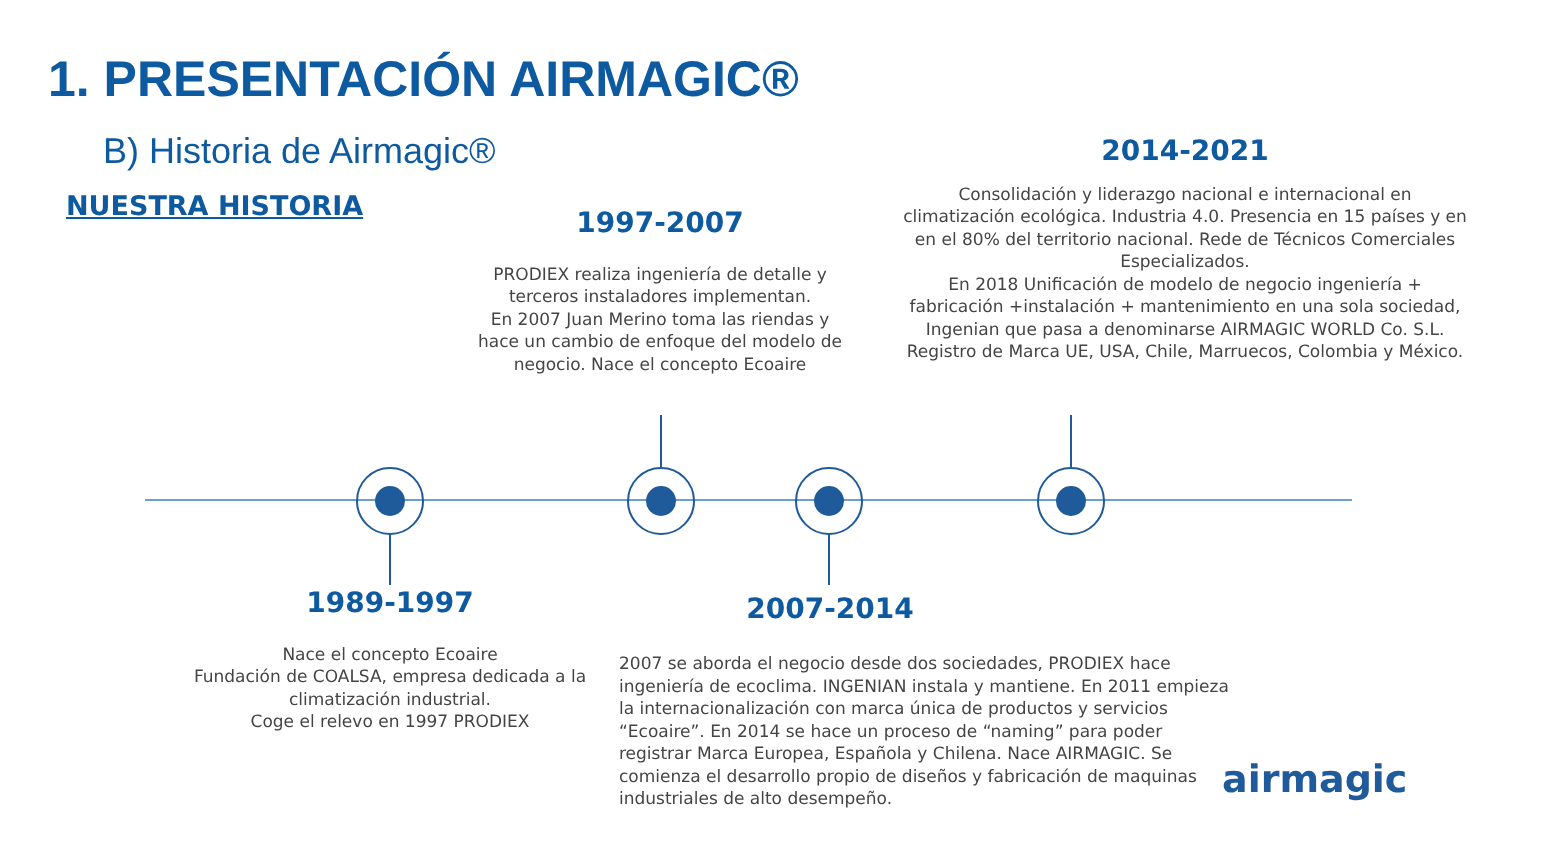1. PRESENTACIÓN AIRMAGIC®
B) Historia de Airmagic®
NUESTRA HISTORIA
2014-2021
Consolidación y liderazgo nacional e internacional en climatización ecológica. Industria 4.0. Presencia en 15 países y en en el 80% del territorio nacional. Rede de Técnicos Comerciales Especializados.
En 2018 Unificación de modelo de negocio ingeniería + fabricación +instalación + mantenimiento en una sola sociedad, Ingenian que pasa a denominarse AIRMAGIC WORLD Co. S.L. Registro de Marca UE, USA, Chile, Marruecos, Colombia y México.
1997-2007
PRODIEX realiza ingeniería de detalle y terceros instaladores implementan.
En 2007 Juan Merino toma las riendas y hace un cambio de enfoque del modelo de negocio. Nace el concepto Ecoaire
1989-1997
Nace el concepto Ecoaire
Fundación de COALSA, empresa dedicada a la climatización industrial.
Coge el relevo en 1997 PRODIEX
2007-2014
2007 se aborda el negocio desde dos sociedades, PRODIEX hace ingeniería de ecoclima. INGENIAN instala y mantiene. En 2011 empieza la internacionalización con marca única de productos y servicios “Ecoaire”. En 2014 se hace un proceso de “naming” para poder registrar Marca Europea, Española y Chilena. Nace AIRMAGIC. Se comienza el desarrollo propio de diseños y fabricación de maquinas industriales de alto desempeño.
airmagic